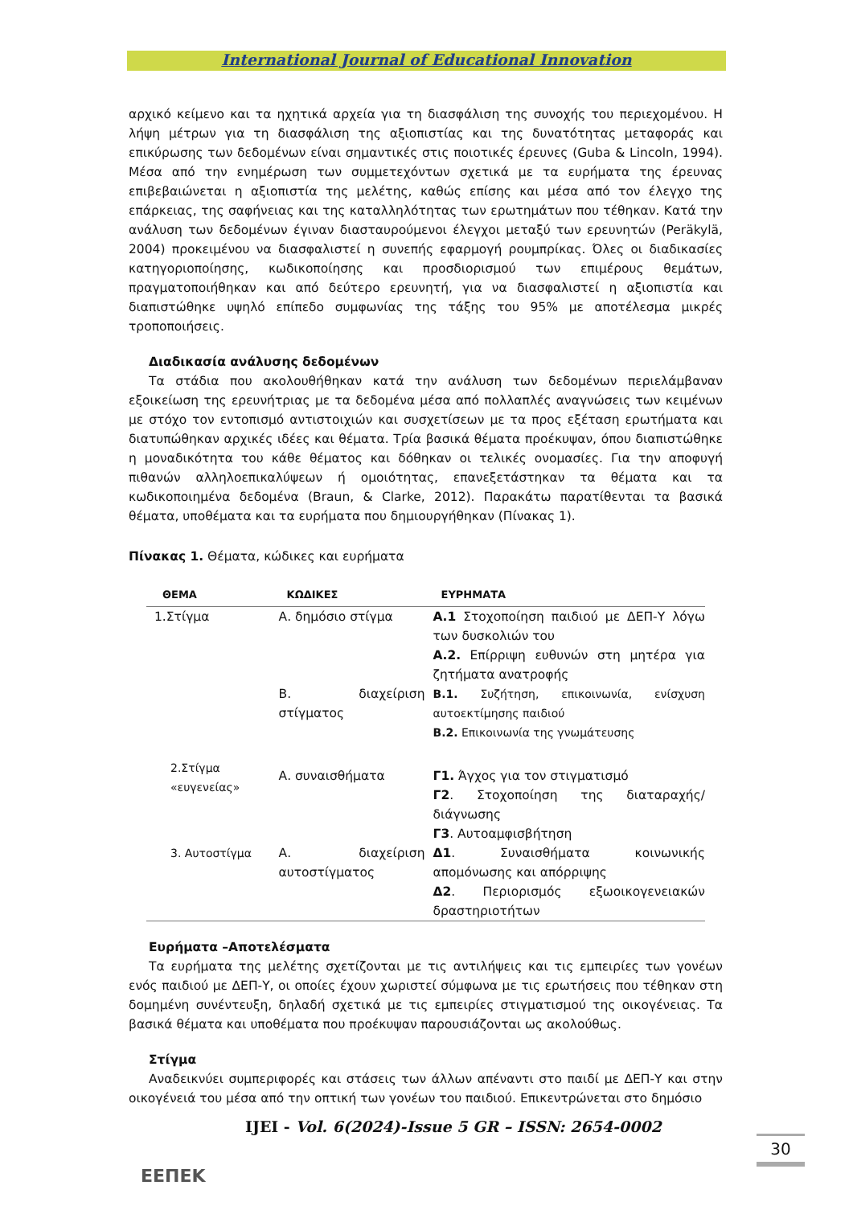International Journal of Educational Innovation
αρχικό κείμενο και τα ηχητικά αρχεία για τη διασφάλιση της συνοχής του περιεχομένου. Η λήψη μέτρων για τη διασφάλιση της αξιοπιστίας και της δυνατότητας μεταφοράς και επικύρωσης των δεδομένων είναι σημαντικές στις ποιοτικές έρευνες (Guba & Lincoln, 1994). Μέσα από την ενημέρωση των συμμετεχόντων σχετικά με τα ευρήματα της έρευνας επιβεβαιώνεται η αξιοπιστία της μελέτης, καθώς επίσης και μέσα από τον έλεγχο της επάρκειας, της σαφήνειας και της καταλληλότητας των ερωτημάτων που τέθηκαν. Κατά την ανάλυση των δεδομένων έγιναν διασταυρούμενοι έλεγχοι μεταξύ των ερευνητών (Peräkylä, 2004) προκειμένου να διασφαλιστεί η συνεπής εφαρμογή ρουμπρίκας. Όλες οι διαδικασίες κατηγοριοποίησης, κωδικοποίησης και προσδιορισμού των επιμέρους θεμάτων, πραγματοποιήθηκαν και από δεύτερο ερευνητή, για να διασφαλιστεί η αξιοπιστία και διαπιστώθηκε υψηλό επίπεδο συμφωνίας της τάξης του 95% με αποτέλεσμα μικρές τροποποιήσεις.
Διαδικασία ανάλυσης δεδομένων
Τα στάδια που ακολουθήθηκαν κατά την ανάλυση των δεδομένων περιελάμβαναν εξοικείωση της ερευνήτριας με τα δεδομένα μέσα από πολλαπλές αναγνώσεις των κειμένων με στόχο τον εντοπισμό αντιστοιχιών και συσχετίσεων με τα προς εξέταση ερωτήματα και διατυπώθηκαν αρχικές ιδέες και θέματα. Τρία βασικά θέματα προέκυψαν, όπου διαπιστώθηκε η μοναδικότητα του κάθε θέματος και δόθηκαν οι τελικές ονομασίες. Για την αποφυγή πιθανών αλληλοεπικαλύψεων ή ομοιότητας, επανεξετάστηκαν τα θέματα και τα κωδικοποιημένα δεδομένα (Braun, & Clarke, 2012). Παρακάτω παρατίθενται τα βασικά θέματα, υποθέματα και τα ευρήματα που δημιουργήθηκαν (Πίνακας 1).
Πίνακας 1. Θέματα, κώδικες και ευρήματα
| ΘΕΜΑ | ΚΩΔΙΚΕΣ | ΕΥΡΗΜΑΤΑ |
| --- | --- | --- |
| 1.Στίγμα | Α. δημόσιο στίγμα | Α.1 Στοχοποίηση παιδιού με ΔΕΠ-Υ λόγω των δυσκολιών του Α.2. Επίρριψη ευθυνών στη μητέρα για ζητήματα ανατροφής |
| | Β. διαχείριση στίγματος | Β.1. Συζήτηση, επικοινωνία, ενίσχυση αυτοεκτίμησης παιδιού Β.2. Επικοινωνία της γνωμάτευσης |
| 2.Στίγμα «ευγενείας» | Α. συναισθήματα | Γ1. Άγχος για τον στιγματισμό Γ2 . Στοχοποίηση της διαταραχής/διάγνωσης Γ3 . Αυτοαμφισβήτηση |
| 3. Αυτοστίγμα | Α. διαχείριση αυτοστίγματος | Δ1 . Συναισθήματα κοινωνικής απομόνωσης και απόρριψης Δ2 . Περιορισμός εξωοικογενειακών δραστηριοτήτων |
Ευρήματα –Αποτελέσματα
Τα ευρήματα της μελέτης σχετίζονται με τις αντιλήψεις και τις εμπειρίες των γονέων ενός παιδιού με ΔΕΠ-Υ, οι οποίες έχουν χωριστεί σύμφωνα με τις ερωτήσεις που τέθηκαν στη δομημένη συνέντευξη, δηλαδή σχετικά με τις εμπειρίες στιγματισμού της οικογένειας. Τα βασικά θέματα και υποθέματα που προέκυψαν παρουσιάζονται ως ακολούθως.
Στίγμα
Αναδεικνύει συμπεριφορές και στάσεις των άλλων απέναντι στο παιδί με ΔΕΠ-Υ και στην οικογένειά του μέσα από την οπτική των γονέων του παιδιού. Επικεντρώνεται στο δημόσιο
ΕΕΠΕΚ
IJEI - Vol. 6(2024)-Issue 5 GR – ISSN: 2654-0002
30